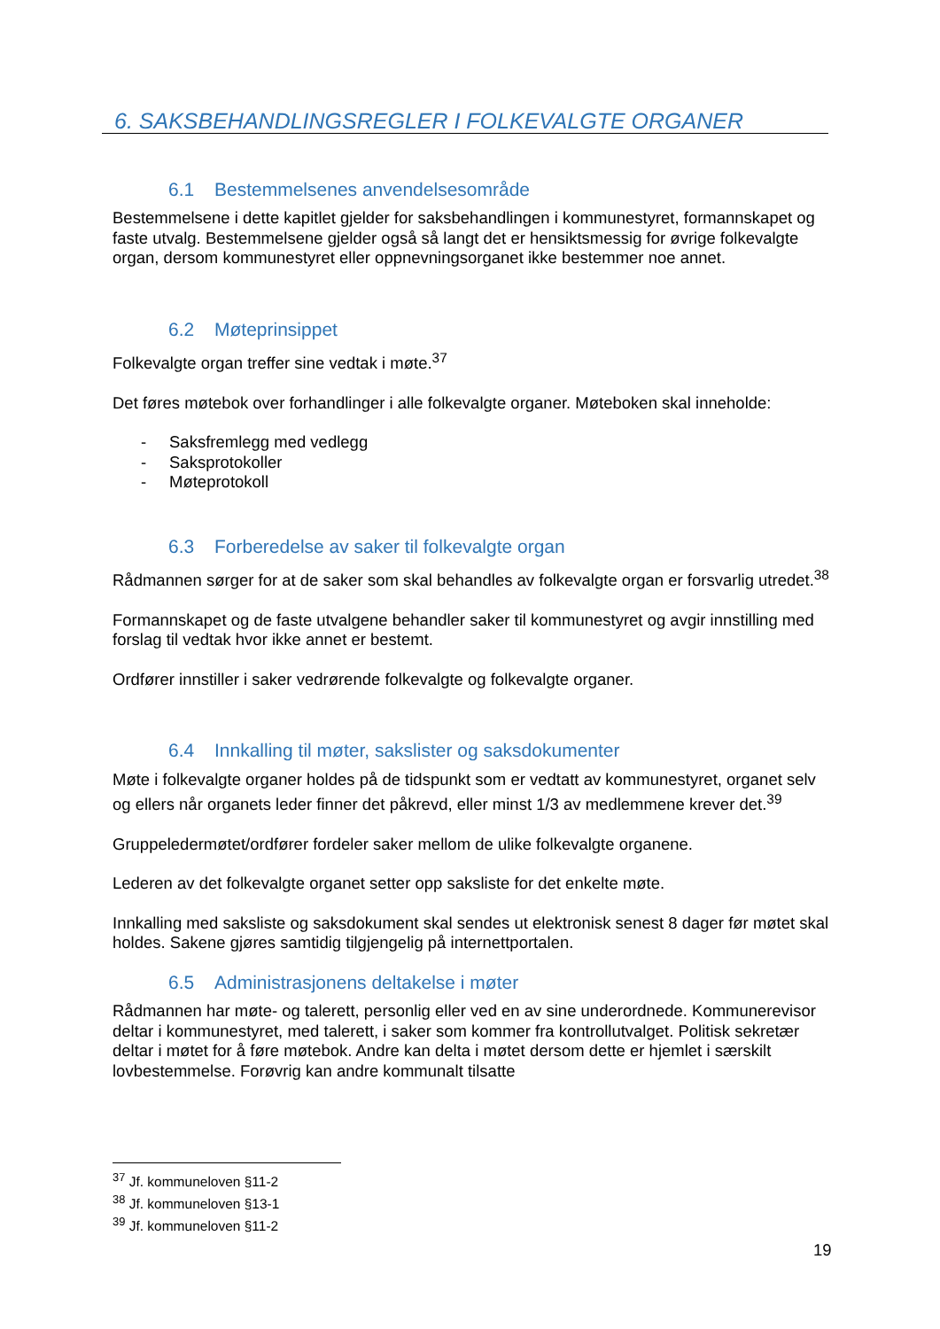6. SAKSBEHANDLINGSREGLER I FOLKEVALGTE ORGANER
6.1 Bestemmelsenes anvendelsesområde
Bestemmelsene i dette kapitlet gjelder for saksbehandlingen i kommunestyret, formannskapet og faste utvalg. Bestemmelsene gjelder også så langt det er hensiktsmessig for øvrige folkevalgte organ, dersom kommunestyret eller oppnevningsorganet ikke bestemmer noe annet.
6.2 Møteprinsippet
Folkevalgte organ treffer sine vedtak i møte.<sup>37</sup>
Det føres møtebok over forhandlinger i alle folkevalgte organer. Møteboken skal inneholde:
- Saksfremlegg med vedlegg
- Saksprotokoller
- Møteprotokoll
6.3 Forberedelse av saker til folkevalgte organ
Rådmannen sørger for at de saker som skal behandles av folkevalgte organ er forsvarlig utredet.<sup>38</sup>
Formannskapet og de faste utvalgene behandler saker til kommunestyret og avgir innstilling med forslag til vedtak hvor ikke annet er bestemt.
Ordfører innstiller i saker vedrørende folkevalgte og folkevalgte organer.
6.4 Innkalling til møter, sakslister og saksdokumenter
Møte i folkevalgte organer holdes på de tidspunkt som er vedtatt av kommunestyret, organet selv og ellers når organets leder finner det påkrevd, eller minst 1/3 av medlemmene krever det.<sup>39</sup>
Gruppeledermøtet/ordfører fordeler saker mellom de ulike folkevalgte organene.
Lederen av det folkevalgte organet setter opp saksliste for det enkelte møte.
Innkalling med saksliste og saksdokument skal sendes ut elektronisk senest 8 dager før møtet skal holdes. Sakene gjøres samtidig tilgjengelig på internettportalen.
6.5 Administrasjonens deltakelse i møter
Rådmannen har møte- og talerett, personlig eller ved en av sine underordnede. Kommunerevisor deltar i kommunestyret, med talerett, i saker som kommer fra kontrollutvalget. Politisk sekretær deltar i møtet for å føre møtebok. Andre kan delta i møtet dersom dette er hjemlet i særskilt lovbestemmelse. Forøvrig kan andre kommunalt tilsatte
<sup>37</sup> Jf. kommuneloven §11-2
<sup>38</sup> Jf. kommuneloven §13-1
<sup>39</sup> Jf. kommuneloven §11-2
19